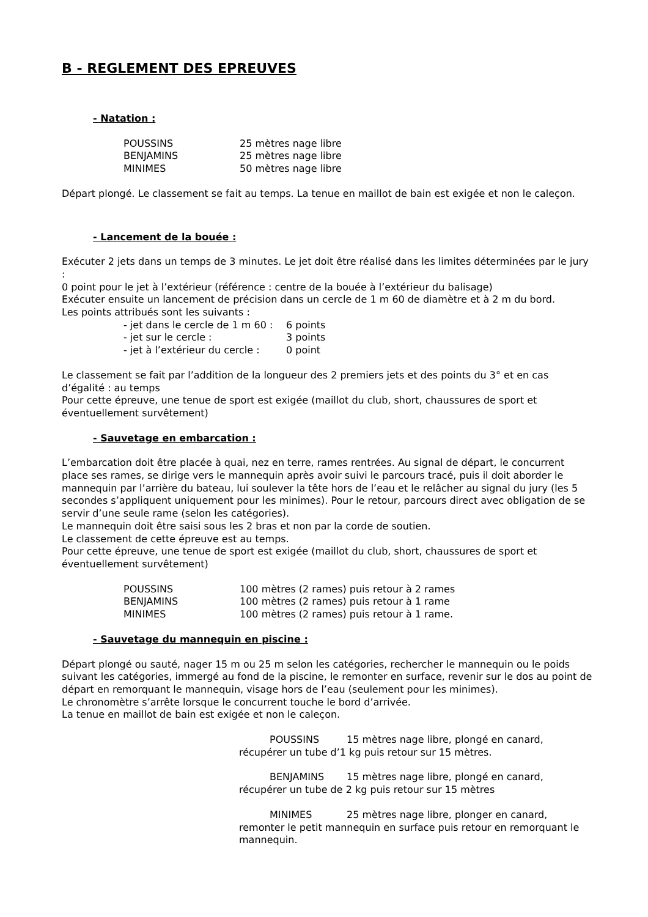B - REGLEMENT DES EPREUVES
- Natation :
| POUSSINS | 25 mètres nage libre |
| BENJAMINS | 25 mètres nage libre |
| MINIMES | 50 mètres nage libre |
Départ plongé. Le classement se fait au temps. La tenue en maillot de bain est exigée et non le caleçon.
- Lancement de la bouée :
Exécuter 2 jets dans un temps de 3 minutes. Le jet doit être réalisé dans les limites déterminées par le jury :
0 point pour le jet à l’extérieur (référence : centre de la bouée à l’extérieur du balisage)
Exécuter ensuite un lancement de précision dans un cercle de 1 m 60 de diamètre et à 2 m du bord.
Les points attribués sont les suivants :
| - jet dans le cercle de 1 m 60 : | 6 points |
| - jet sur le cercle : | 3 points |
| - jet à l’extérieur du cercle : | 0 point |
Le classement se fait par l’addition de la longueur des 2 premiers jets et des points du 3° et en cas d’égalité : au temps
Pour cette épreuve, une tenue de sport est exigée (maillot du club, short, chaussures de sport et éventuellement survêtement)
- Sauvetage en embarcation :
L’embarcation doit être placée à quai, nez en terre, rames rentrées. Au signal de départ, le concurrent place ses rames, se dirige vers le mannequin après avoir suivi le parcours tracé, puis il doit aborder le mannequin par l’arrière du bateau, lui soulever la tête hors de l’eau et le relâcher au signal du jury (les 5 secondes s’appliquent uniquement pour les minimes). Pour le retour, parcours direct avec obligation de se servir d’une seule rame (selon les catégories).
Le mannequin doit être saisi sous les 2 bras et non par la corde de soutien.
Le classement de cette épreuve est au temps.
Pour cette épreuve, une tenue de sport est exigée (maillot du club, short, chaussures de sport et éventuellement survêtement)
| POUSSINS | 100 mètres (2 rames) puis retour à 2 rames |
| BENJAMINS | 100 mètres (2 rames) puis retour à 1 rame |
| MINIMES | 100 mètres (2 rames) puis retour à 1 rame. |
- Sauvetage du mannequin en piscine :
Départ plongé ou sauté, nager 15 m ou 25 m selon les catégories, rechercher le mannequin ou le poids suivant les catégories, immergé au fond de la piscine, le remonter en surface, revenir sur le dos au point de départ en remorquant le mannequin, visage hors de l’eau (seulement pour les minimes).
Le chronomètre s’arrête lorsque le concurrent touche le bord d’arrivée.
La tenue en maillot de bain est exigée et non le caleçon.
POUSSINS 15 mètres nage libre, plongé en canard,
récupérer un tube d’1 kg puis retour sur 15 mètres.
BENJAMINS 15 mètres nage libre, plongé en canard,
récupérer un tube de 2 kg puis retour sur 15 mètres
MINIMES 25 mètres nage libre, plonger en canard,
remonter le petit mannequin en surface puis retour en remorquant le mannequin.